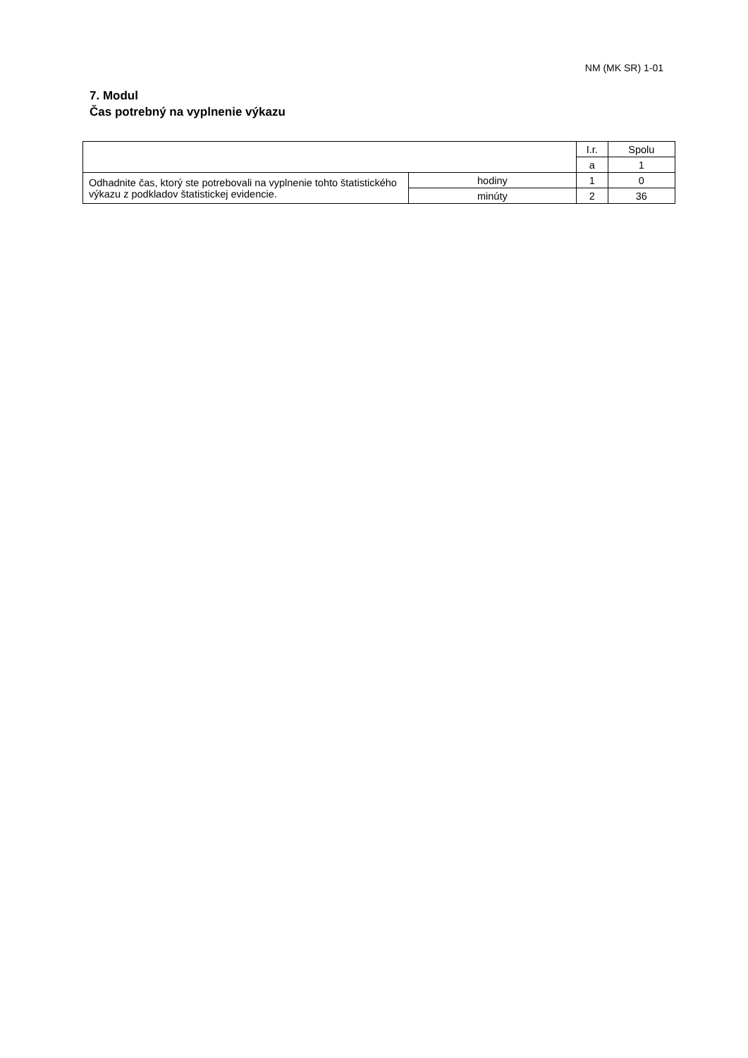NM (MK SR) 1-01
7. Modul
Čas potrebný na vyplnenie výkazu
| | | I.r. | Spolu |
| | | a | 1 |
| Odhadnite čas, ktorý ste potrebovali na vyplnenie tohto štatistického výkazu z podkladov štatistickej evidencie. | hodiny | 1 | 0 |
| | minúty | 2 | 36 |